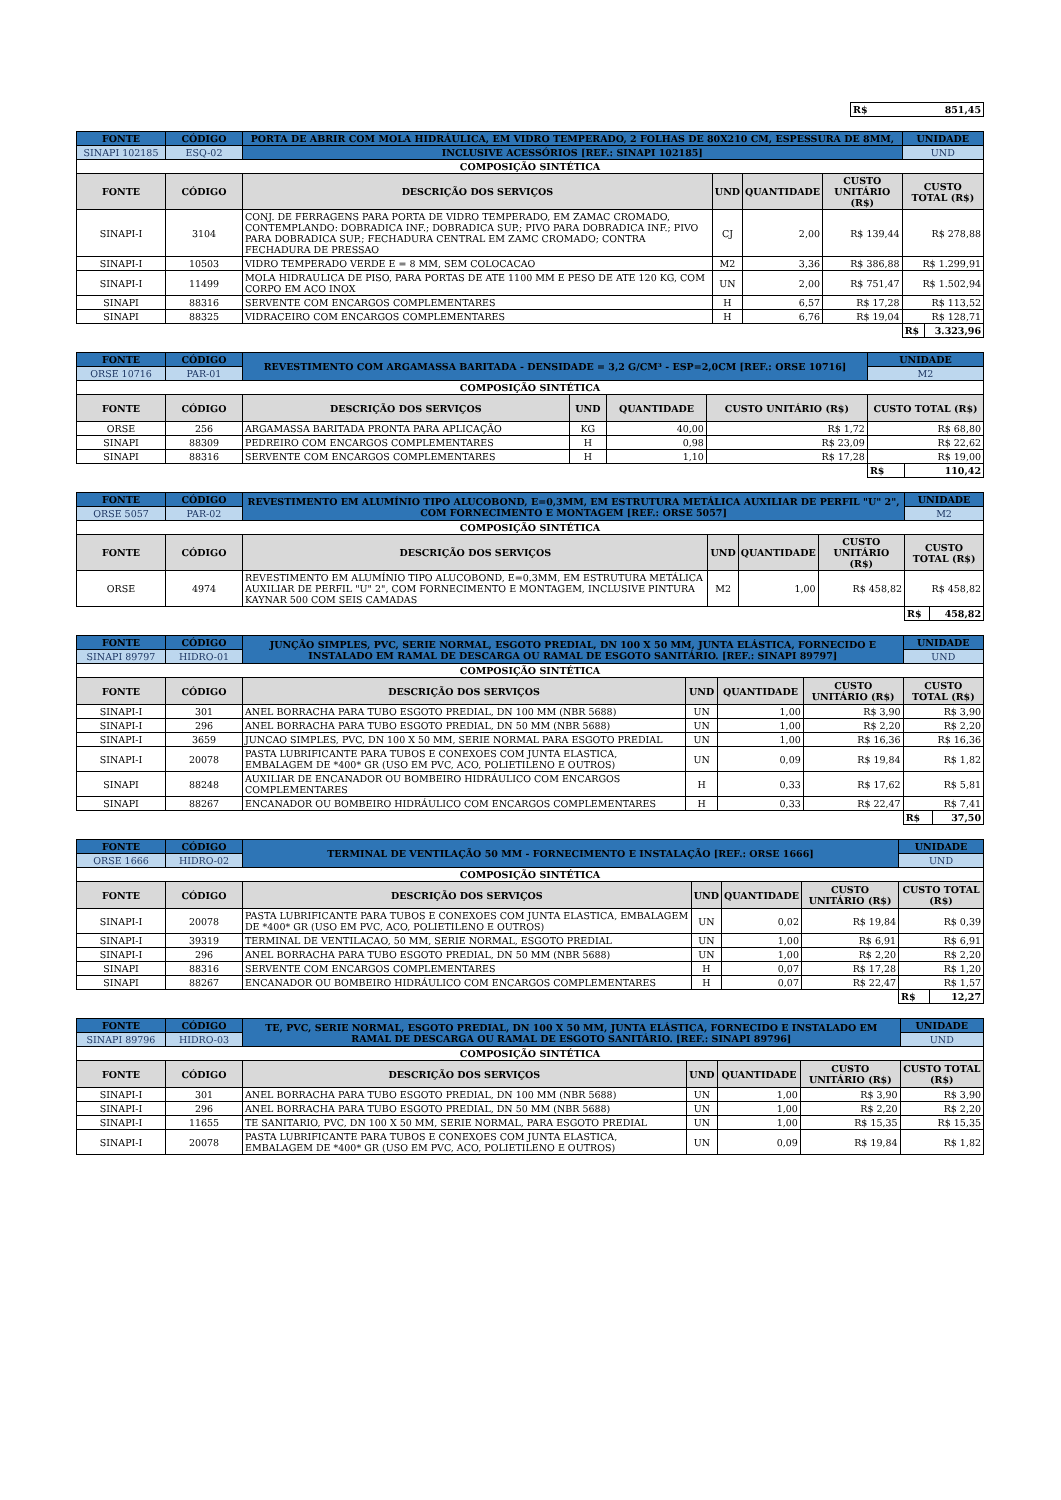| | R$ | 851,45 |
| FONTE | CÓDIGO | PORTA DE ABRIR COM MOLA HIDRÁULICA, EM VIDRO TEMPERADO, 2 FOLHAS DE 80X210 CM, ESPESSURA DE 8MM, | | | | UNIDADE | |
| --- | --- | --- | --- | --- | --- | --- | --- |
| SINAPI 102185 | ESQ-02 | INCLUSIVE ACESSÓRIOS [REF.: SINAPI 102185] | | | | UND | |
| COMPOSIÇÃO SINTÉTICA | | | | | | | |
| FONTE | CÓDIGO | DESCRIÇÃO DOS SERVIÇOS | UND | QUANTIDADE | CUSTO UNITÁRIO (R$) | CUSTO TOTAL (R$) | |
| SINAPI-I | 3104 | CONJ. DE FERRAGENS PARA PORTA DE VIDRO TEMPERADO, EM ZAMAC CROMADO, CONTEMPLANDO: DOBRADICA INF.; DOBRADICA SUP.; PIVO PARA DOBRADICA INF.; PIVO PARA DOBRADICA SUP.; FECHADURA CENTRAL EM ZAMC CROMADO; CONTRA FECHADURA DE PRESSAO | CJ | 2,00 | R$ 139,44 | R$ 278,88 | |
| SINAPI-I | 10503 | VIDRO TEMPERADO VERDE E = 8 MM, SEM COLOCACAO | M2 | 3,36 | R$ 386,88 | R$ 1.299,91 | |
| SINAPI-I | 11499 | MOLA HIDRAULICA DE PISO, PARA PORTAS DE ATE 1100 MM E PESO DE ATE 120 KG, COM CORPO EM ACO INOX | UN | 2,00 | R$ 751,47 | R$ 1.502,94 | |
| SINAPI | 88316 | SERVENTE COM ENCARGOS COMPLEMENTARES | H | 6,57 | R$ 17,28 | R$ 113,52 | |
| SINAPI | 88325 | VIDRACEIRO COM ENCARGOS COMPLEMENTARES | H | 6,76 | R$ 19,04 | R$ 128,71 | |
| | | | | | | R$ | 3.323,96 |
| FONTE | CÓDIGO | REVESTIMENTO COM ARGAMASSA BARITADA - DENSIDADE = 3,2 G/CM³ - ESP=2,0CM [REF.: ORSE 10716] | | | | UNIDADE | |
| --- | --- | --- | --- | --- | --- | --- | --- |
| ORSE 10716 | PAR-01 | | | | | M2 | |
| COMPOSIÇÃO SINTÉTICA | | | | | | | |
| FONTE | CÓDIGO | DESCRIÇÃO DOS SERVIÇOS | UND | QUANTIDADE | CUSTO UNITÁRIO (R$) | CUSTO TOTAL (R$) | |
| ORSE | 256 | ARGAMASSA BARITADA PRONTA PARA APLICAÇÃO | KG | 40,00 | R$ 1,72 | R$ 68,80 | |
| SINAPI | 88309 | PEDREIRO COM ENCARGOS COMPLEMENTARES | H | 0,98 | R$ 23,09 | R$ 22,62 | |
| SINAPI | 88316 | SERVENTE COM ENCARGOS COMPLEMENTARES | H | 1,10 | R$ 17,28 | R$ 19,00 | |
| | | | | | | R$ | 110,42 |
| FONTE | CÓDIGO | REVESTIMENTO EM ALUMÍNIO TIPO ALUCOBOND, E=0,3MM, EM ESTRUTURA METÁLICA AUXILIAR DE PERFIL "U" 2", COM FORNECIMENTO E MONTAGEM [REF.: ORSE 5057] | | | | UNIDADE | |
| --- | --- | --- | --- | --- | --- | --- | --- |
| ORSE 5057 | PAR-02 | | | | | M2 | |
| COMPOSIÇÃO SINTÉTICA | | | | | | | |
| FONTE | CÓDIGO | DESCRIÇÃO DOS SERVIÇOS | UND | QUANTIDADE | CUSTO UNITÁRIO (R$) | CUSTO TOTAL (R$) | |
| ORSE | 4974 | REVESTIMENTO EM ALUMÍNIO TIPO ALUCOBOND, E=0,3MM, EM ESTRUTURA METÁLICA AUXILIAR DE PERFIL "U" 2", COM FORNECIMENTO E MONTAGEM, INCLUSIVE PINTURA KAYNAR 500 COM SEIS CAMADAS | M2 | 1,00 | R$ 458,82 | R$ 458,82 | |
| | | | | | | R$ | 458,82 |
| FONTE | CÓDIGO | JUNÇÃO SIMPLES, PVC, SERIE NORMAL, ESGOTO PREDIAL, DN 100 X 50 MM, JUNTA ELÁSTICA, FORNECIDO E INSTALADO EM RAMAL DE DESCARGA OU RAMAL DE ESGOTO SANITÁRIO. [REF.: SINAPI 89797] | | | | UNIDADE | |
| --- | --- | --- | --- | --- | --- | --- | --- |
| SINAPI 89797 | HIDRO-01 | | | | | UND | |
| COMPOSIÇÃO SINTÉTICA | | | | | | | |
| FONTE | CÓDIGO | DESCRIÇÃO DOS SERVIÇOS | UND | QUANTIDADE | CUSTO UNITÁRIO (R$) | CUSTO TOTAL (R$) | |
| SINAPI-I | 301 | ANEL BORRACHA PARA TUBO ESGOTO PREDIAL, DN 100 MM (NBR 5688) | UN | 1,00 | R$ 3,90 | R$ 3,90 | |
| SINAPI-I | 296 | ANEL BORRACHA PARA TUBO ESGOTO PREDIAL, DN 50 MM (NBR 5688) | UN | 1,00 | R$ 2,20 | R$ 2,20 | |
| SINAPI-I | 3659 | JUNCAO SIMPLES, PVC, DN 100 X 50 MM, SERIE NORMAL PARA ESGOTO PREDIAL | UN | 1,00 | R$ 16,36 | R$ 16,36 | |
| SINAPI-I | 20078 | PASTA LUBRIFICANTE PARA TUBOS E CONEXOES COM JUNTA ELASTICA, EMBALAGEM DE *400* GR (USO EM PVC, ACO, POLIETILENO E OUTROS) | UN | 0,09 | R$ 19,84 | R$ 1,82 | |
| SINAPI | 88248 | AUXILIAR DE ENCANADOR OU BOMBEIRO HIDRÁULICO COM ENCARGOS COMPLEMENTARES | H | 0,33 | R$ 17,62 | R$ 5,81 | |
| SINAPI | 88267 | ENCANADOR OU BOMBEIRO HIDRÁULICO COM ENCARGOS COMPLEMENTARES | H | 0,33 | R$ 22,47 | R$ 7,41 | |
| | | | | | | R$ | 37,50 |
| FONTE | CÓDIGO | TERMINAL DE VENTILAÇÃO 50 MM - FORNECIMENTO E INSTALAÇÃO [REF.: ORSE 1666] | | | | UNIDADE | |
| --- | --- | --- | --- | --- | --- | --- | --- |
| ORSE 1666 | HIDRO-02 | | | | | UND | |
| COMPOSIÇÃO SINTÉTICA | | | | | | | |
| FONTE | CÓDIGO | DESCRIÇÃO DOS SERVIÇOS | UND | QUANTIDADE | CUSTO UNITÁRIO (R$) | CUSTO TOTAL (R$) | |
| SINAPI-I | 20078 | PASTA LUBRIFICANTE PARA TUBOS E CONEXOES COM JUNTA ELASTICA, EMBALAGEM DE *400* GR (USO EM PVC, ACO, POLIETILENO E OUTROS) | UN | 0,02 | R$ 19,84 | R$ 0,39 | |
| SINAPI-I | 39319 | TERMINAL DE VENTILACAO, 50 MM, SERIE NORMAL, ESGOTO PREDIAL | UN | 1,00 | R$ 6,91 | R$ 6,91 | |
| SINAPI-I | 296 | ANEL BORRACHA PARA TUBO ESGOTO PREDIAL, DN 50 MM (NBR 5688) | UN | 1,00 | R$ 2,20 | R$ 2,20 | |
| SINAPI | 88316 | SERVENTE COM ENCARGOS COMPLEMENTARES | H | 0,07 | R$ 17,28 | R$ 1,20 | |
| SINAPI | 88267 | ENCANADOR OU BOMBEIRO HIDRÁULICO COM ENCARGOS COMPLEMENTARES | H | 0,07 | R$ 22,47 | R$ 1,57 | |
| | | | | | | R$ | 12,27 |
| FONTE | CÓDIGO | TE, PVC, SERIE NORMAL, ESGOTO PREDIAL, DN 100 X 50 MM, JUNTA ELÁSTICA, FORNECIDO E INSTALADO EM RAMAL DE DESCARGA OU RAMAL DE ESGOTO SANITÁRIO. [REF.: SINAPI 89796] | | | | UNIDADE |
| --- | --- | --- | --- | --- | --- | --- |
| SINAPI 89796 | HIDRO-03 | | | | | UND |
| COMPOSIÇÃO SINTÉTICA | | | | | | |
| FONTE | CÓDIGO | DESCRIÇÃO DOS SERVIÇOS | UND | QUANTIDADE | CUSTO UNITÁRIO (R$) | CUSTO TOTAL (R$) |
| SINAPI-I | 301 | ANEL BORRACHA PARA TUBO ESGOTO PREDIAL, DN 100 MM (NBR 5688) | UN | 1,00 | R$ 3,90 | R$ 3,90 |
| SINAPI-I | 296 | ANEL BORRACHA PARA TUBO ESGOTO PREDIAL, DN 50 MM (NBR 5688) | UN | 1,00 | R$ 2,20 | R$ 2,20 |
| SINAPI-I | 11655 | TE SANITARIO, PVC, DN 100 X 50 MM, SERIE NORMAL, PARA ESGOTO PREDIAL | UN | 1,00 | R$ 15,35 | R$ 15,35 |
| SINAPI-I | 20078 | PASTA LUBRIFICANTE PARA TUBOS E CONEXOES COM JUNTA ELASTICA, EMBALAGEM DE *400* GR (USO EM PVC, ACO, POLIETILENO E OUTROS) | UN | 0,09 | R$ 19,84 | R$ 1,82 |